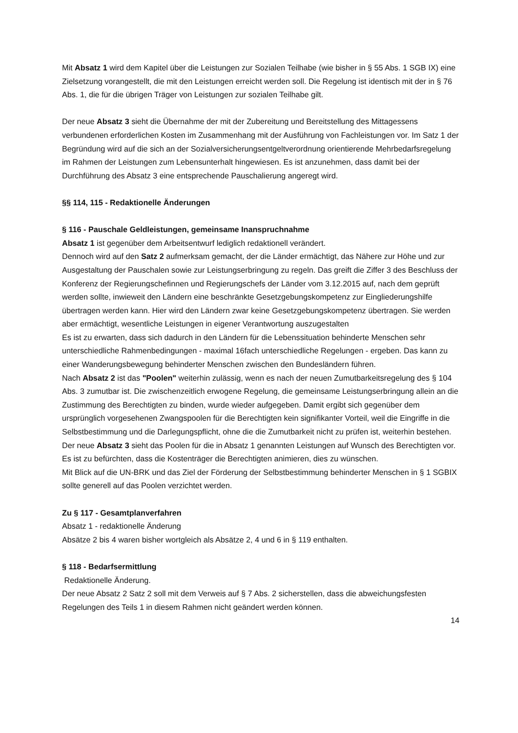Mit Absatz 1 wird dem Kapitel über die Leistungen zur Sozialen Teilhabe (wie bisher in § 55 Abs. 1 SGB IX) eine Zielsetzung vorangestellt, die mit den Leistungen erreicht werden soll. Die Regelung ist identisch mit der in § 76 Abs. 1, die für die übrigen Träger von Leistungen zur sozialen Teilhabe gilt.
Der neue Absatz 3 sieht die Übernahme der mit der Zubereitung und Bereitstellung des Mittagessens verbundenen erforderlichen Kosten im Zusammenhang mit der Ausführung von Fachleistungen vor. Im Satz 1 der Begründung wird auf die sich an der Sozialversicherungsentgeltverordnung orientierende Mehrbedarfsregelung im Rahmen der Leistungen zum Lebensunterhalt hingewiesen. Es ist anzunehmen, dass damit bei der Durchführung des Absatz 3 eine entsprechende Pauschalierung angeregt wird.
§§ 114, 115 - Redaktionelle Änderungen
§ 116 - Pauschale Geldleistungen, gemeinsame Inanspruchnahme
Absatz 1 ist gegenüber dem Arbeitsentwurf lediglich redaktionell verändert.
Dennoch wird auf den Satz 2 aufmerksam gemacht, der die Länder ermächtigt, das Nähere zur Höhe und zur Ausgestaltung der Pauschalen sowie zur Leistungserbringung zu regeln. Das greift die Ziffer 3 des Beschluss der Konferenz der Regierungschefinnen und Regierungschefs der Länder vom 3.12.2015 auf, nach dem geprüft werden sollte, inwieweit den Ländern eine beschränkte Gesetzgebungskompetenz zur Eingliederungshilfe übertragen werden kann. Hier wird den Ländern zwar keine Gesetzgebungskompetenz übertragen. Sie werden aber ermächtigt, wesentliche Leistungen in eigener Verantwortung auszugestalten
Es ist zu erwarten, dass sich dadurch in den Ländern für die Lebenssituation behinderte Menschen sehr unterschiedliche Rahmenbedingungen - maximal 16fach unterschiedliche Regelungen - ergeben. Das kann zu einer Wanderungsbewegung behinderter Menschen zwischen den Bundesländern führen.
Nach Absatz 2 ist das "Poolen" weiterhin zulässig, wenn es nach der neuen Zumutbarkeitsregelung des § 104 Abs. 3 zumutbar ist. Die zwischenzeitlich erwogene Regelung, die gemeinsame Leistungserbringung allein an die Zustimmung des Berechtigten zu binden, wurde wieder aufgegeben. Damit ergibt sich gegenüber dem ursprünglich vorgesehenen Zwangspoolen für die Berechtigten kein signifikanter Vorteil, weil die Eingriffe in die Selbstbestimmung und die Darlegungspflicht, ohne die die Zumutbarkeit nicht zu prüfen ist, weiterhin bestehen.
Der neue Absatz 3 sieht das Poolen für die in Absatz 1 genannten Leistungen auf Wunsch des Berechtigten vor. Es ist zu befürchten, dass die Kostenträger die Berechtigten animieren, dies zu wünschen.
Mit Blick auf die UN-BRK und das Ziel der Förderung der Selbstbestimmung behinderter Menschen in § 1 SGBIX sollte generell auf das Poolen verzichtet werden.
Zu § 117 - Gesamtplanverfahren
Absatz 1 - redaktionelle Änderung
Absätze 2 bis 4 waren bisher wortgleich als Absätze 2, 4 und 6 in § 119 enthalten.
§ 118 - Bedarfsermittlung
Redaktionelle Änderung.
Der neue Absatz 2 Satz 2 soll mit dem Verweis auf § 7 Abs. 2 sicherstellen, dass die abweichungsfesten Regelungen des Teils 1 in diesem Rahmen nicht geändert werden können.
14